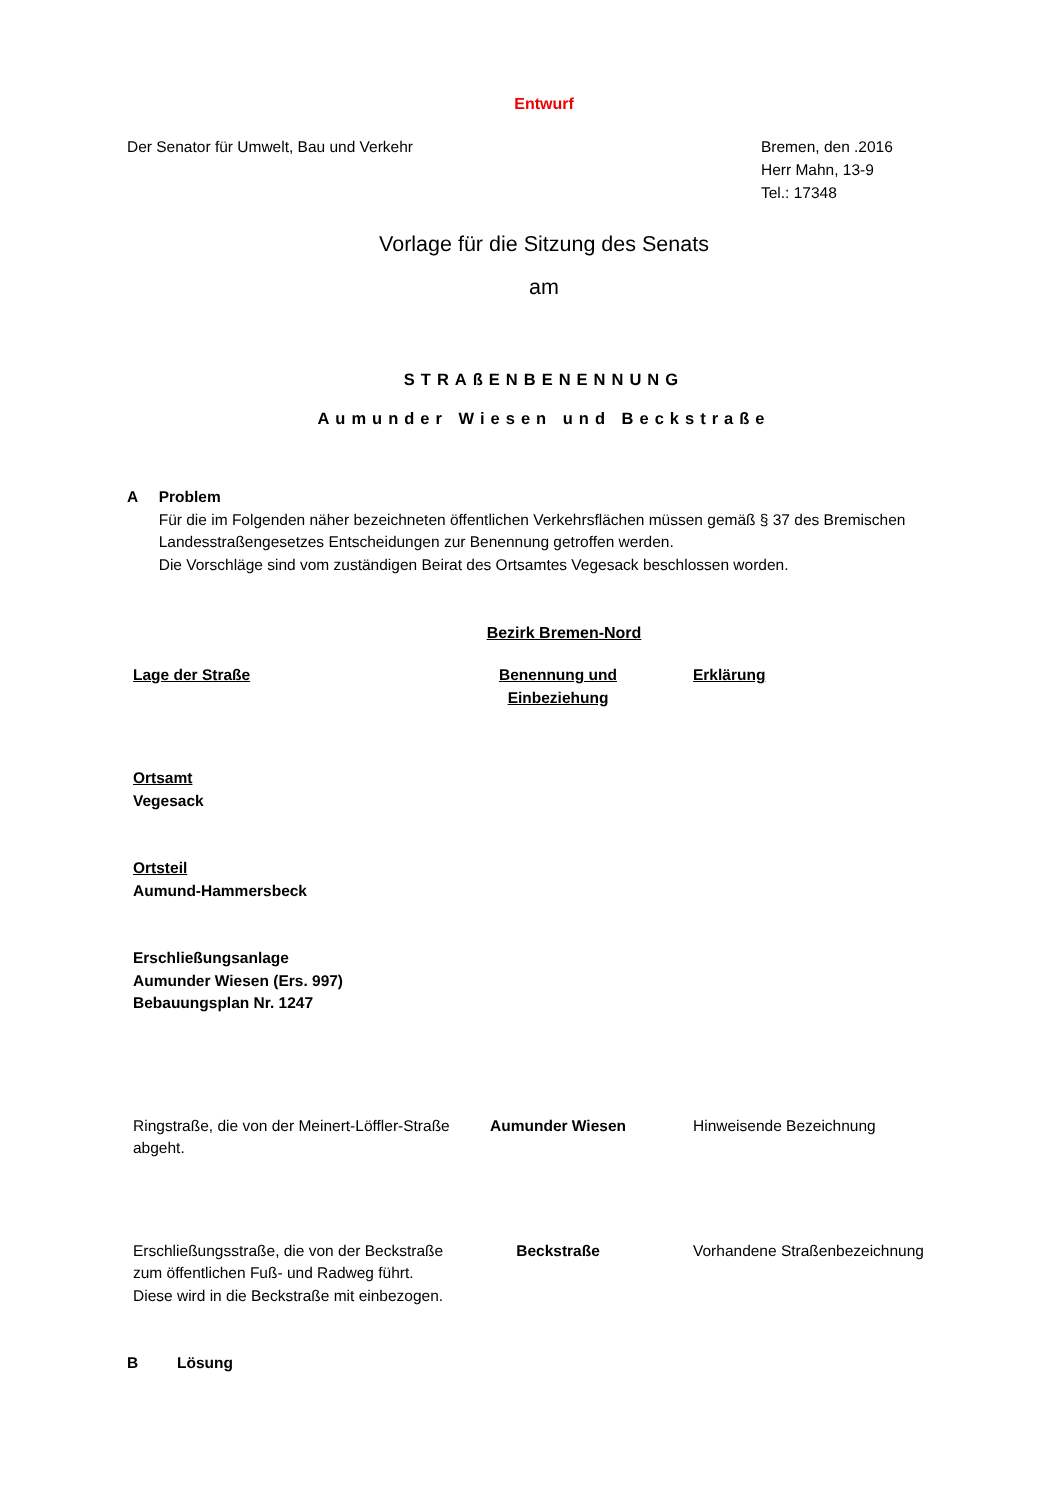Entwurf
Der Senator für Umwelt, Bau und Verkehr
Bremen, den .2016
Herr Mahn, 13-9
Tel.: 17348
Vorlage für die Sitzung des Senats
am
STRAßENBENENNUNG
Aumunder Wiesen und Beckstraße
A Problem
Für die im Folgenden näher bezeichneten öffentlichen Verkehrsflächen müssen gemäß § 37 des Bremischen Landesstraßengesetzes Entscheidungen zur Benennung getroffen werden.
Die Vorschläge sind vom zuständigen Beirat des Ortsamtes Vegesack beschlossen worden.
Bezirk Bremen-Nord
| Lage der Straße | Benennung und Einbeziehung | Erklärung |
| --- | --- | --- |
| Ortsamt Vegesack | | |
| Ortsteil Aumund-Hammersbeck | | |
| Erschließungsanlage Aumunder Wiesen (Ers. 997) Bebauungsplan Nr. 1247 | | |
| Ringstraße, die von der Meinert-Löffler-Straße abgeht. | Aumunder Wiesen | Hinweisende Bezeichnung |
| Erschließungsstraße, die von der Beckstraße zum öffentlichen Fuß- und Radweg führt. Diese wird in die Beckstraße mit einbezogen. | Beckstraße | Vorhandene Straßenbezeichnung |
B Lösung